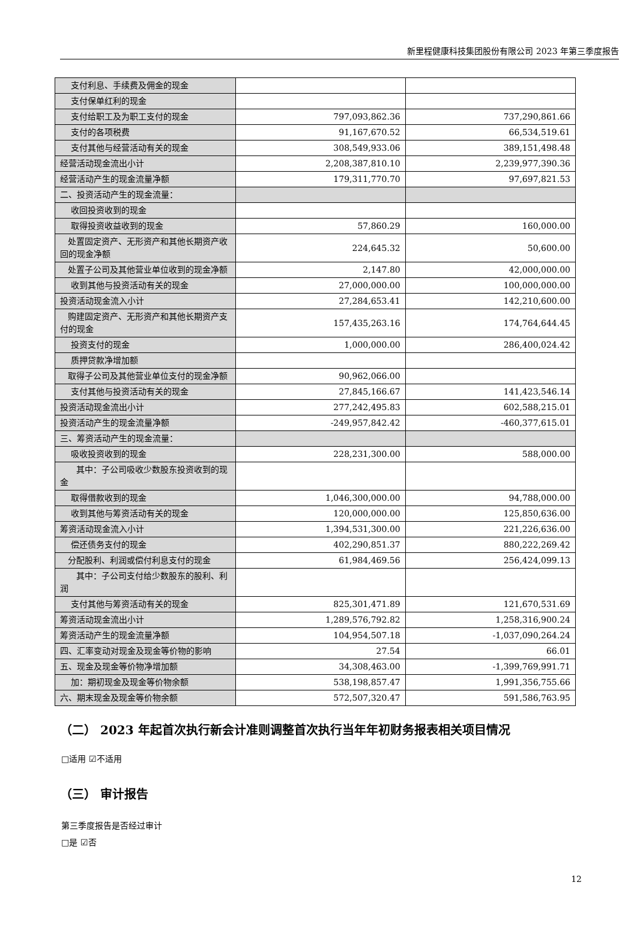新里程健康科技集团股份有限公司 2023 年第三季度报告
| 支付利息、手续费及佣金的现金 | | |
| 支付保单红利的现金 | | |
| 支付给职工及为职工支付的现金 | 797,093,862.36 | 737,290,861.66 |
| 支付的各项税费 | 91,167,670.52 | 66,534,519.61 |
| 支付其他与经营活动有关的现金 | 308,549,933.06 | 389,151,498.48 |
| 经营活动现金流出小计 | 2,208,387,810.10 | 2,239,977,390.36 |
| 经营活动产生的现金流量净额 | 179,311,770.70 | 97,697,821.53 |
| 二、投资活动产生的现金流量： | | |
| 收回投资收到的现金 | | |
| 取得投资收益收到的现金 | 57,860.29 | 160,000.00 |
| 处置固定资产、无形资产和其他长期资产收回的现金净额 | 224,645.32 | 50,600.00 |
| 处置子公司及其他营业单位收到的现金净额 | 2,147.80 | 42,000,000.00 |
| 收到其他与投资活动有关的现金 | 27,000,000.00 | 100,000,000.00 |
| 投资活动现金流入小计 | 27,284,653.41 | 142,210,600.00 |
| 购建固定资产、无形资产和其他长期资产支付的现金 | 157,435,263.16 | 174,764,644.45 |
| 投资支付的现金 | 1,000,000.00 | 286,400,024.42 |
| 质押贷款净增加额 | | |
| 取得子公司及其他营业单位支付的现金净额 | 90,962,066.00 | |
| 支付其他与投资活动有关的现金 | 27,845,166.67 | 141,423,546.14 |
| 投资活动现金流出小计 | 277,242,495.83 | 602,588,215.01 |
| 投资活动产生的现金流量净额 | -249,957,842.42 | -460,377,615.01 |
| 三、筹资活动产生的现金流量： | | |
| 吸收投资收到的现金 | 228,231,300.00 | 588,000.00 |
| 其中：子公司吸收少数股东投资收到的现金 | | |
| 取得借款收到的现金 | 1,046,300,000.00 | 94,788,000.00 |
| 收到其他与筹资活动有关的现金 | 120,000,000.00 | 125,850,636.00 |
| 筹资活动现金流入小计 | 1,394,531,300.00 | 221,226,636.00 |
| 偿还债务支付的现金 | 402,290,851.37 | 880,222,269.42 |
| 分配股利、利润或偿付利息支付的现金 | 61,984,469.56 | 256,424,099.13 |
| 其中：子公司支付给少数股东的股利、利润 | | |
| 支付其他与筹资活动有关的现金 | 825,301,471.89 | 121,670,531.69 |
| 筹资活动现金流出小计 | 1,289,576,792.82 | 1,258,316,900.24 |
| 筹资活动产生的现金流量净额 | 104,954,507.18 | -1,037,090,264.24 |
| 四、汇率变动对现金及现金等价物的影响 | 27.54 | 66.01 |
| 五、现金及现金等价物净增加额 | 34,308,463.00 | -1,399,769,991.71 |
| 加：期初现金及现金等价物余额 | 538,198,857.47 | 1,991,356,755.66 |
| 六、期末现金及现金等价物余额 | 572,507,320.47 | 591,586,763.95 |
（二） 2023 年起首次执行新会计准则调整首次执行当年年初财务报表相关项目情况
□适用 ☑不适用
（三） 审计报告
第三季度报告是否经过审计
□是 ☑否
12